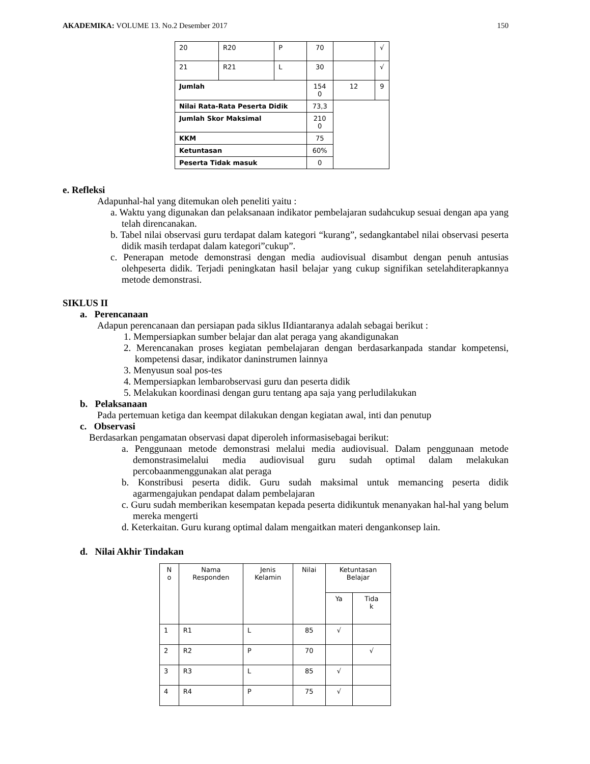AKADEMIKA: VOLUME 13. No.2 Desember 2017 150
| 20 | R20 | P | 70 | | √ |
| 21 | R21 | L | 30 | | √ |
| Jumlah | | | 154 0 | 12 | 9 |
| Nilai Rata-Rata Peserta Didik | | | 73,3 | | |
| Jumlah Skor Maksimal | | | 210 0 | | |
| KKM | | | 75 | | |
| Ketuntasan | | | 60% | | |
| Peserta Tidak masuk | | | 0 | | |
e. Refleksi
Adapunhal-hal yang ditemukan oleh peneliti yaitu :
a. Waktu yang digunakan dan pelaksanaan indikator pembelajaran sudahcukup sesuai dengan apa yang telah direncanakan.
b. Tabel nilai observasi guru terdapat dalam kategori “kurang”, sedangkantabel nilai observasi peserta didik masih terdapat dalam kategori”cukup”.
c. Penerapan metode demonstrasi dengan media audiovisual disambut dengan penuh antusias olehpeserta didik. Terjadi peningkatan hasil belajar yang cukup signifikan setelahditerapkannya metode demonstrasi.
SIKLUS II
a. Perencanaan
Adapun perencanaan dan persiapan pada siklus IIdiantaranya adalah sebagai berikut :
1. Mempersiapkan sumber belajar dan alat peraga yang akandigunakan
2. Merencanakan proses kegiatan pembelajaran dengan berdasarkanpada standar kompetensi, kompetensi dasar, indikator daninstrumen lainnya
3. Menyusun soal pos-tes
4. Mempersiapkan lembarobservasi guru dan peserta didik
5. Melakukan koordinasi dengan guru tentang apa saja yang perludilakukan
b. Pelaksanaan
Pada pertemuan ketiga dan keempat dilakukan dengan kegiatan awal, inti dan penutup
c. Observasi
Berdasarkan pengamatan observasi dapat diperoleh informasisebagai berikut:
a. Penggunaan metode demonstrasi melalui media audiovisual. Dalam penggunaan metode demonstrasimelalui media audiovisual guru sudah optimal dalam melakukan percobaanmenggunakan alat peraga
b. Konstribusi peserta didik. Guru sudah maksimal untuk memancing peserta didik agarmengajukan pendapat dalam pembelajaran
c. Guru sudah memberikan kesempatan kepada peserta didikuntuk menanyakan hal-hal yang belum mereka mengerti
d. Keterkaitan. Guru kurang optimal dalam mengaitkan materi dengankonsep lain.
d. Nilai Akhir Tindakan
| N o | Nama Responden | Jenis Kelamin | Nilai | Ketuntasan Belajar | |
| | | | | Ya | Tida k |
| 1 | R1 | L | 85 | √ | |
| 2 | R2 | P | 70 | | √ |
| 3 | R3 | L | 85 | √ | |
| 4 | R4 | P | 75 | √ | |